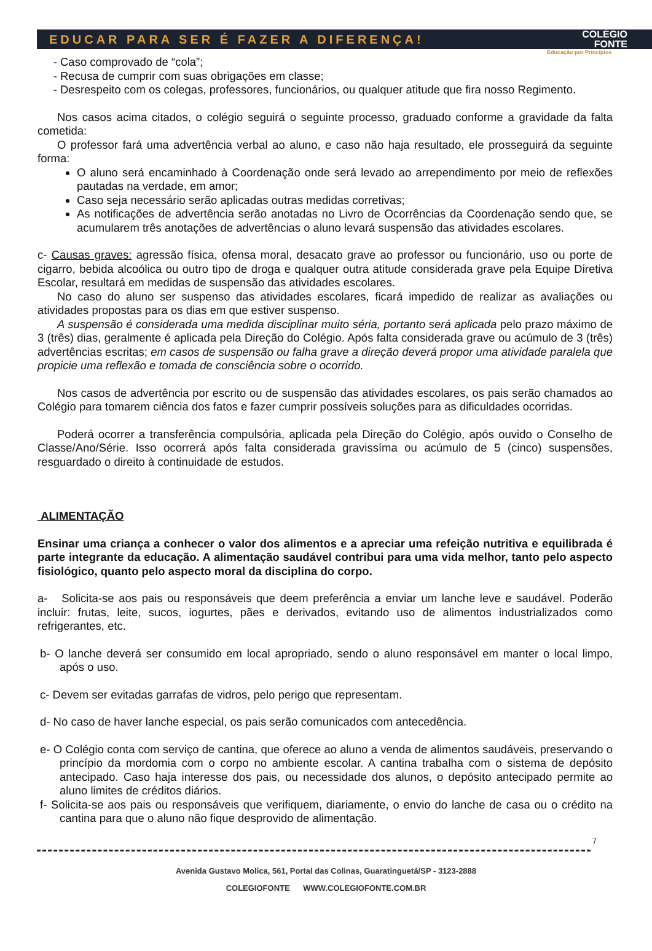EDUCAR PARA SER É FAZER A DIFERENÇA! COLÉGIO
FONTE
Educação por Princípios
- Caso comprovado de “cola”;
- Recusa de cumprir com suas obrigações em classe;
- Desrespeito com os colegas, professores, funcionários, ou qualquer atitude que fira nosso Regimento.
Nos casos acima citados, o colégio seguirá o seguinte processo, graduado conforme a gravidade da falta cometida:
O professor fará uma advertência verbal ao aluno, e caso não haja resultado, ele prosseguirá da seguinte forma:
O aluno será encaminhado à Coordenação onde será levado ao arrependimento por meio de reflexões pautadas na verdade, em amor;
Caso seja necessário serão aplicadas outras medidas corretivas;
As notificações de advertência serão anotadas no Livro de Ocorrências da Coordenação sendo que, se acumularem três anotações de advertências o aluno levará suspensão das atividades escolares.
c- Causas graves: agressão física, ofensa moral, desacato grave ao professor ou funcionário, uso ou porte de cigarro, bebida alcoólica ou outro tipo de droga e qualquer outra atitude considerada grave pela Equipe Diretiva Escolar, resultará em medidas de suspensão das atividades escolares.
No caso do aluno ser suspenso das atividades escolares, ficará impedido de realizar as avaliações ou atividades propostas para os dias em que estiver suspenso.
A suspensão é considerada uma medida disciplinar muito séria, portanto será aplicada pelo prazo máximo de 3 (três) dias, geralmente é aplicada pela Direção do Colégio. Após falta considerada grave ou acúmulo de 3 (três) advertências escritas; em casos de suspensão ou falha grave a direção deverá propor uma atividade paralela que propicie uma reflexão e tomada de consciência sobre o ocorrido.
Nos casos de advertência por escrito ou de suspensão das atividades escolares, os pais serão chamados ao Colégio para tomarem ciência dos fatos e fazer cumprir possíveis soluções para as dificuldades ocorridas.
Poderá ocorrer a transferência compulsória, aplicada pela Direção do Colégio, após ouvido o Conselho de Classe/Ano/Série. Isso ocorrerá após falta considerada gravissíma ou acúmulo de 5 (cinco) suspensões, resguardado o direito à continuidade de estudos.
ALIMENTAÇÃO
Ensinar uma criança a conhecer o valor dos alimentos e a apreciar uma refeição nutritiva e equilibrada é parte integrante da educação. A alimentação saudável contribui para uma vida melhor, tanto pelo aspecto fisiológico, quanto pelo aspecto moral da disciplina do corpo.
a- Solicita-se aos pais ou responsáveis que deem preferência a enviar um lanche leve e saudável. Poderão incluir: frutas, leite, sucos, iogurtes, pães e derivados, evitando uso de alimentos industrializados como refrigerantes, etc.
b- O lanche deverá ser consumido em local apropriado, sendo o aluno responsável em manter o local limpo, após o uso.
c- Devem ser evitadas garrafas de vidros, pelo perigo que representam.
d- No caso de haver lanche especial, os pais serão comunicados com antecedência.
e- O Colégio conta com serviço de cantina, que oferece ao aluno a venda de alimentos saudáveis, preservando o princípio da mordomia com o corpo no ambiente escolar. A cantina trabalha com o sistema de depósito antecipado. Caso haja interesse dos pais, ou necessidade dos alunos, o depósito antecipado permite ao aluno limites de créditos diários.
f- Solicita-se aos pais ou responsáveis que verifiquem, diariamente, o envio do lanche de casa ou o crédito na cantina para que o aluno não fique desprovido de alimentação.
7
Avenida Gustavo Molica, 561, Portal das Colinas, Guaratinguetá/SP - 3123-2888
COLEGIOFONTE WWW.COLEGIOFONTE.COM.BR